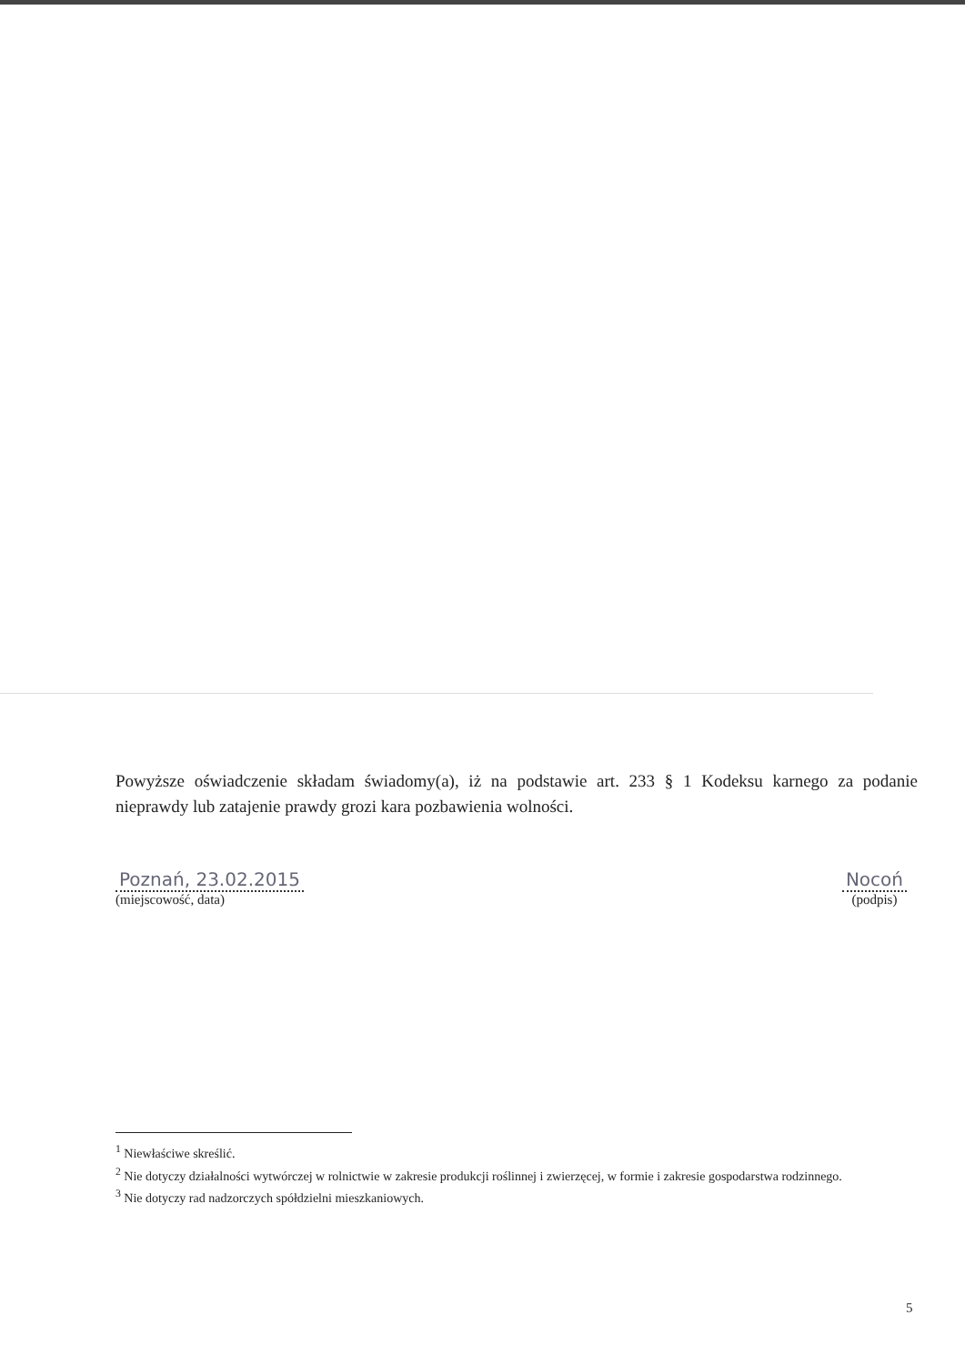Powyższe oświadczenie składam świadomy(a), iż na podstawie art. 233 § 1 Kodeksu karnego za podanie nieprawdy lub zatajenie prawdy grozi kara pozbawienia wolności.
Poznań, 23.02.2015
(miejscowość, data)
Nocoń
(podpis)
<sup>1</sup> Niewłaściwe skreślić.
<sup>2</sup> Nie dotyczy działalności wytwórczej w rolnictwie w zakresie produkcji roślinnej i zwierzęcej, w formie i zakresie gospodarstwa rodzinnego.
<sup>3</sup> Nie dotyczy rad nadzorczych spółdzielni mieszkaniowych.
5